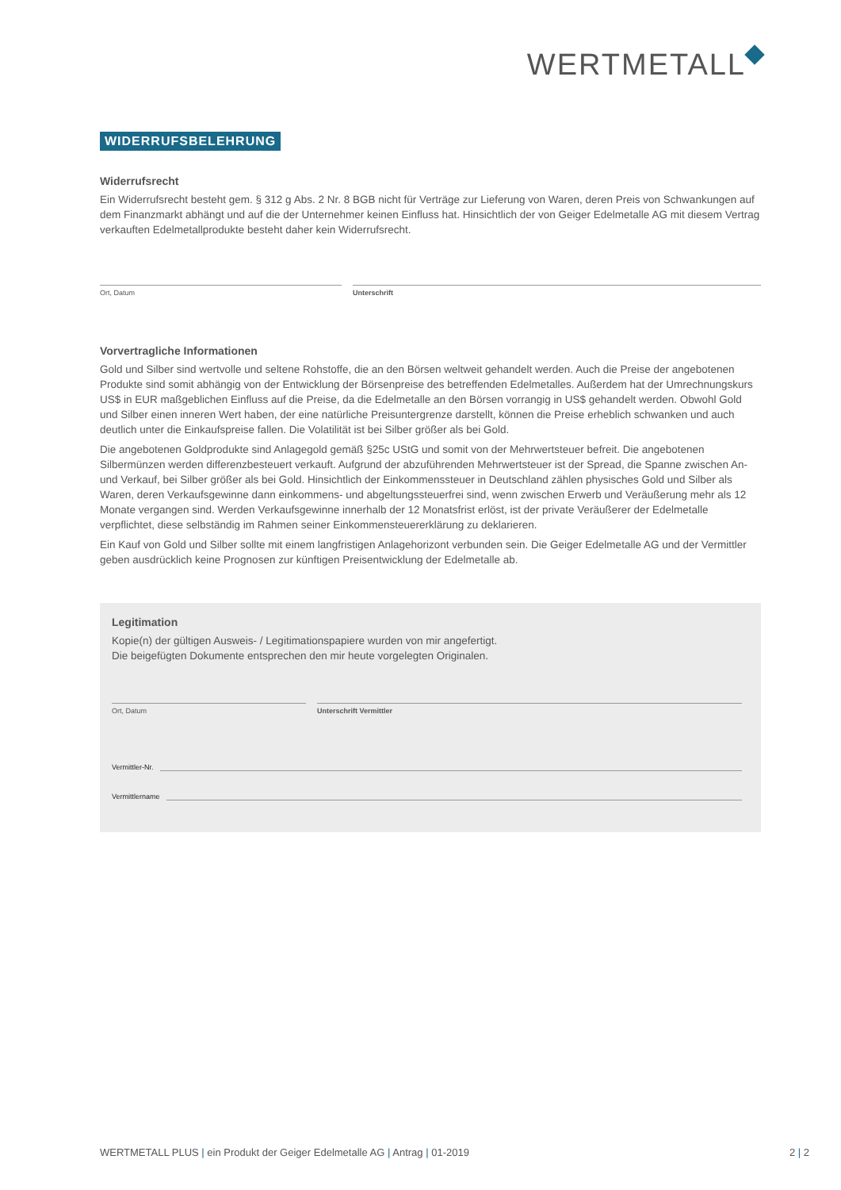WERTMETALL
WIDERRUFSBELEHRUNG
Widerrufsrecht
Ein Widerrufsrecht besteht gem. § 312 g Abs. 2 Nr. 8 BGB nicht für Verträge zur Lieferung von Waren, deren Preis von Schwankungen auf dem Finanzmarkt abhängt und auf die der Unternehmer keinen Einfluss hat. Hinsichtlich der von Geiger Edelmetalle AG mit diesem Vertrag verkauften Edelmetallprodukte besteht daher kein Widerrufsrecht.
Ort, Datum Unterschrift
Vorvertragliche Informationen
Gold und Silber sind wertvolle und seltene Rohstoffe, die an den Börsen weltweit gehandelt werden. Auch die Preise der angebotenen Produkte sind somit abhängig von der Entwicklung der Börsenpreise des betreffenden Edelmetalles. Außerdem hat der Umrechnungskurs US$ in EUR maßgeblichen Einfluss auf die Preise, da die Edelmetalle an den Börsen vorrangig in US$ gehandelt werden. Obwohl Gold und Silber einen inneren Wert haben, der eine natürliche Preisuntergrenze darstellt, können die Preise erheblich schwanken und auch deutlich unter die Einkaufspreise fallen. Die Volatilität ist bei Silber größer als bei Gold.
Die angebotenen Goldprodukte sind Anlagegold gemäß §25c UStG und somit von der Mehrwertsteuer befreit. Die angebotenen Silbermünzen werden differenzbesteuert verkauft. Aufgrund der abzuführenden Mehrwertsteuer ist der Spread, die Spanne zwischen An- und Verkauf, bei Silber größer als bei Gold. Hinsichtlich der Einkommenssteuer in Deutschland zählen physisches Gold und Silber als Waren, deren Verkaufsgewinne dann einkommens- und abgeltungssteuerfrei sind, wenn zwischen Erwerb und Veräußerung mehr als 12 Monate vergangen sind. Werden Verkaufsgewinne innerhalb der 12 Monatsfrist erlöst, ist der private Veräußerer der Edelmetalle verpflichtet, diese selbständig im Rahmen seiner Einkommensteuererklärung zu deklarieren.
Ein Kauf von Gold und Silber sollte mit einem langfristigen Anlagehorizont verbunden sein. Die Geiger Edelmetalle AG und der Vermittler geben ausdrücklich keine Prognosen zur künftigen Preisentwicklung der Edelmetalle ab.
Legitimation
Kopie(n) der gültigen Ausweis- / Legitimationspapiere wurden von mir angefertigt.
Die beigefügten Dokumente entsprechen den mir heute vorgelegten Originalen.
Ort, Datum Unterschrift Vermittler
Vermittler-Nr.
Vermittlername
WERTMETALL PLUS | ein Produkt der Geiger Edelmetalle AG | Antrag | 01-2019 2 | 2